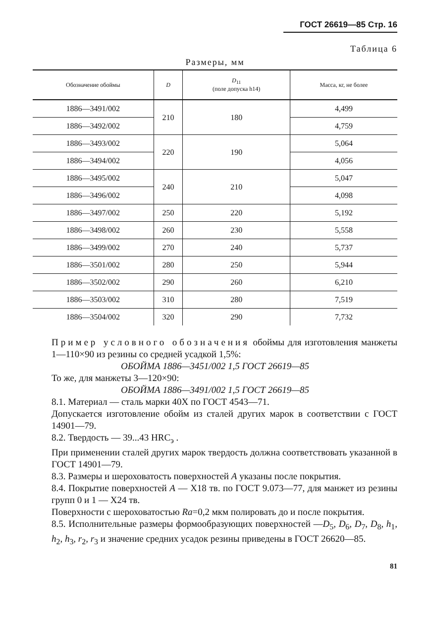ГОСТ 26619—85 Стр. 16
Таблица 6
Размеры, мм
| Обозначение обоймы | D | D<sub>11</sub> (поле допуска h14) | Масса, кг, не более |
| --- | --- | --- | --- |
| 1886—3491/002 | 210 | 180 | 4,499 |
| 1886—3492/002 | | | 4,759 |
| 1886—3493/002 | 220 | 190 | 5,064 |
| 1886—3494/002 | | | 4,056 |
| 1886—3495/002 | 240 | 210 | 5,047 |
| 1886—3496/002 | | | 4,098 |
| 1886—3497/002 | 250 | 220 | 5,192 |
| 1886—3498/002 | 260 | 230 | 5,558 |
| 1886—3499/002 | 270 | 240 | 5,737 |
| 1886—3501/002 | 280 | 250 | 5,944 |
| 1886—3502/002 | 290 | 260 | 6,210 |
| 1886—3503/002 | 310 | 280 | 7,519 |
| 1886—3504/002 | 320 | 290 | 7,732 |
Пример условного обозначения обоймы для изготовления манжеты 1—110×90 из резины со средней усадкой 1,5%:
ОБОЙМА 1886—3451/002 1,5 ГОСТ 26619—85
То же, для манжеты 3—120×90:
ОБОЙМА 1886—3491/002 1,5 ГОСТ 26619—85
8.1. Материал — сталь марки 40Х по ГОСТ 4543—71.
Допускается изготовление обойм из сталей других марок в соответствии с ГОСТ 14901—79.
8.2. Твердость — 39...43 HRC<sub>э</sub> .
При применении сталей других марок твердость должна соответствовать указанной в ГОСТ 14901—79.
8.3. Размеры и шероховатость поверхностей А указаны после покрытия.
8.4. Покрытие поверхностей А — Х18 тв. по ГОСТ 9.073—77, для манжет из резины групп 0 и 1 — Х24 тв.
Поверхности с шероховатостью Ra=0,2 мкм полировать до и после покрытия.
8.5. Исполнительные размеры формообразующих поверхностей —D<sub>5</sub>, D<sub>6</sub>, D<sub>7</sub>, D<sub>8</sub>, h<sub>1</sub>, h<sub>2</sub>, h<sub>3</sub>, r<sub>2</sub>, r<sub>3</sub> и значение средних усадок резины приведены в ГОСТ 26620—85.
81